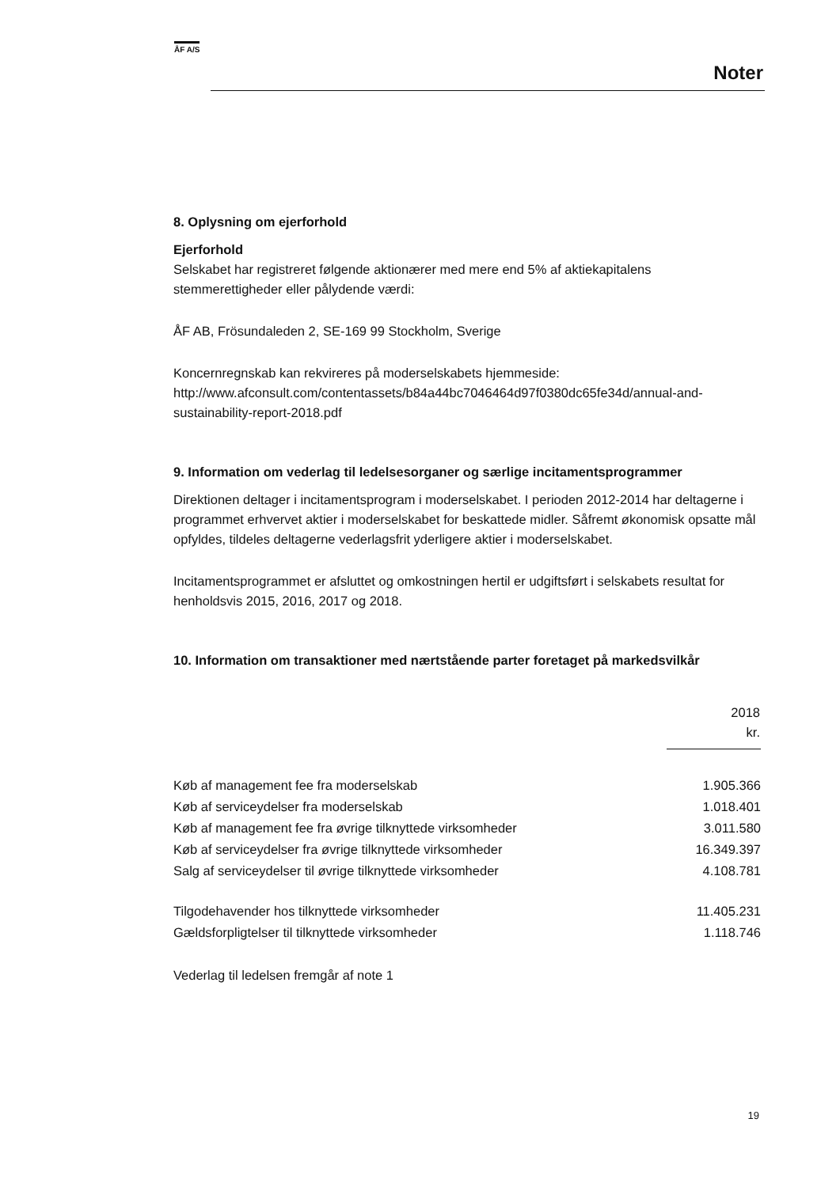ÅF A/S
Noter
8. Oplysning om ejerforhold
Ejerforhold
Selskabet har registreret følgende aktionærer med mere end 5% af aktiekapitalens stemmerettigheder eller pålydende værdi:
ÅF AB, Frösundaleden 2, SE-169 99 Stockholm, Sverige
Koncernregnskab kan rekvireres på moderselskabets hjemmeside:
http://www.afconsult.com/contentassets/b84a44bc7046464d97f0380dc65fe34d/annual-and-sustainability-report-2018.pdf
9. Information om vederlag til ledelsesorganer og særlige incitamentsprogrammer
Direktionen deltager i incitamentsprogram i moderselskabet. I perioden 2012-2014 har deltagerne i programmet erhvervet aktier i moderselskabet for beskattede midler. Såfremt økonomisk opsatte mål opfyldes, tildeles deltagerne vederlagsfrit yderligere aktier i moderselskabet.
Incitamentsprogrammet er afsluttet og omkostningen hertil er udgiftsført i selskabets resultat for henholdsvis 2015, 2016, 2017 og 2018.
10. Information om transaktioner med nærtstående parter foretaget på markedsvilkår
| | 2018 kr. |
| --- | --- |
| Køb af management fee fra moderselskab | 1.905.366 |
| Køb af serviceydelser fra moderselskab | 1.018.401 |
| Køb af management fee fra øvrige tilknyttede virksomheder | 3.011.580 |
| Køb af serviceydelser fra øvrige tilknyttede virksomheder | 16.349.397 |
| Salg af serviceydelser til øvrige tilknyttede virksomheder | 4.108.781 |
| Tilgodehavender hos tilknyttede virksomheder | 11.405.231 |
| Gældsforpligtelser til tilknyttede virksomheder | 1.118.746 |
Vederlag til ledelsen fremgår af note 1
19